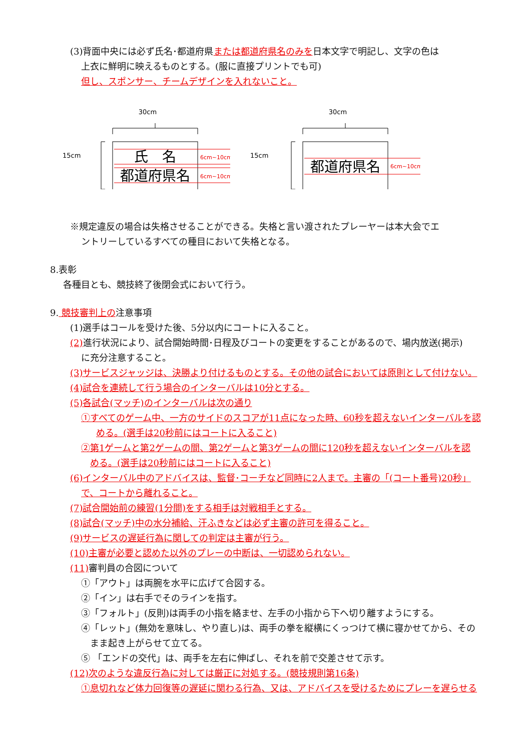(3)背面中央には必ず氏名･都道府県または都道府県名のみを日本文字で明記し、文字の色は
上衣に鮮明に映えるものとする。(服に直接プリントでも可)
但し、スポンサー、チームデザインを入れないこと。
30cm
15cm
氏　名
都道府県名
6cm~10cm
6cm~10cm
30cm
15cm
都道府県名
6cm~10cm
※規定違反の場合は失格させることができる。失格と言い渡されたプレーヤーは本大会でエ
ントリーしているすべての種目において失格となる。
8.表彰
各種目とも、競技終了後閉会式において行う。
9. 競技審判上の注意事項
(1)選手はコールを受けた後、5分以内にコートに入ること。
(2) 進行状況により、試合開始時間･日程及びコートの変更をすることがあるので、場内放送(掲示)
に充分注意すること。
(3)サービスジャッジは、決勝より付けるものとする。その他の試合においては原則として付けない。
(4)試合を連続して行う場合のインターバルは10分とする。
(5)各試合(マッチ)のインターバルは次の通り
①すべてのゲーム中、一方のサイドのスコアが11点になった時、60秒を超えないインターバルを認
める。(選手は20秒前にはコートに入ること)
②第1ゲームと第2ゲームの間、第2ゲームと第3ゲームの間に120秒を超えないインターバルを認
める。(選手は20秒前にはコートに入ること)
(6)インターバル中のアドバイスは、監督･コーチなど同時に2人まで。主審の「(コート番号)20秒」
で、コートから離れること。
(7)試合開始前の練習(1分間)をする相手は対戦相手とする。
(8)試合(マッチ)中の水分補給、汗ふきなどは必ず主審の許可を得ること。
(9)サービスの遅延行為に関しての判定は主審が行う。
(10)主審が必要と認めた以外のプレーの中断は、一切認められない。
(11) 審判員の合図について
①「アウト」は両腕を水平に広げて合図する。
②「イン」は右手でそのラインを指す。
③「フォルト」(反則)は両手の小指を絡ませ、左手の小指から下へ切り離すようにする。
④「レット」(無効を意味し、やり直し)は、両手の拳を縦横にくっつけて横に寝かせてから、その
まま起き上がらせて立てる。
⑤ 「エンドの交代」は、両手を左右に伸ばし、それを前で交差させて示す。
(12)次のような違反行為に対しては厳正に対処する。(競技規則第16条)
①息切れなど体力回復等の遅延に関わる行為、又は、アドバイスを受けるためにプレーを遅らせる